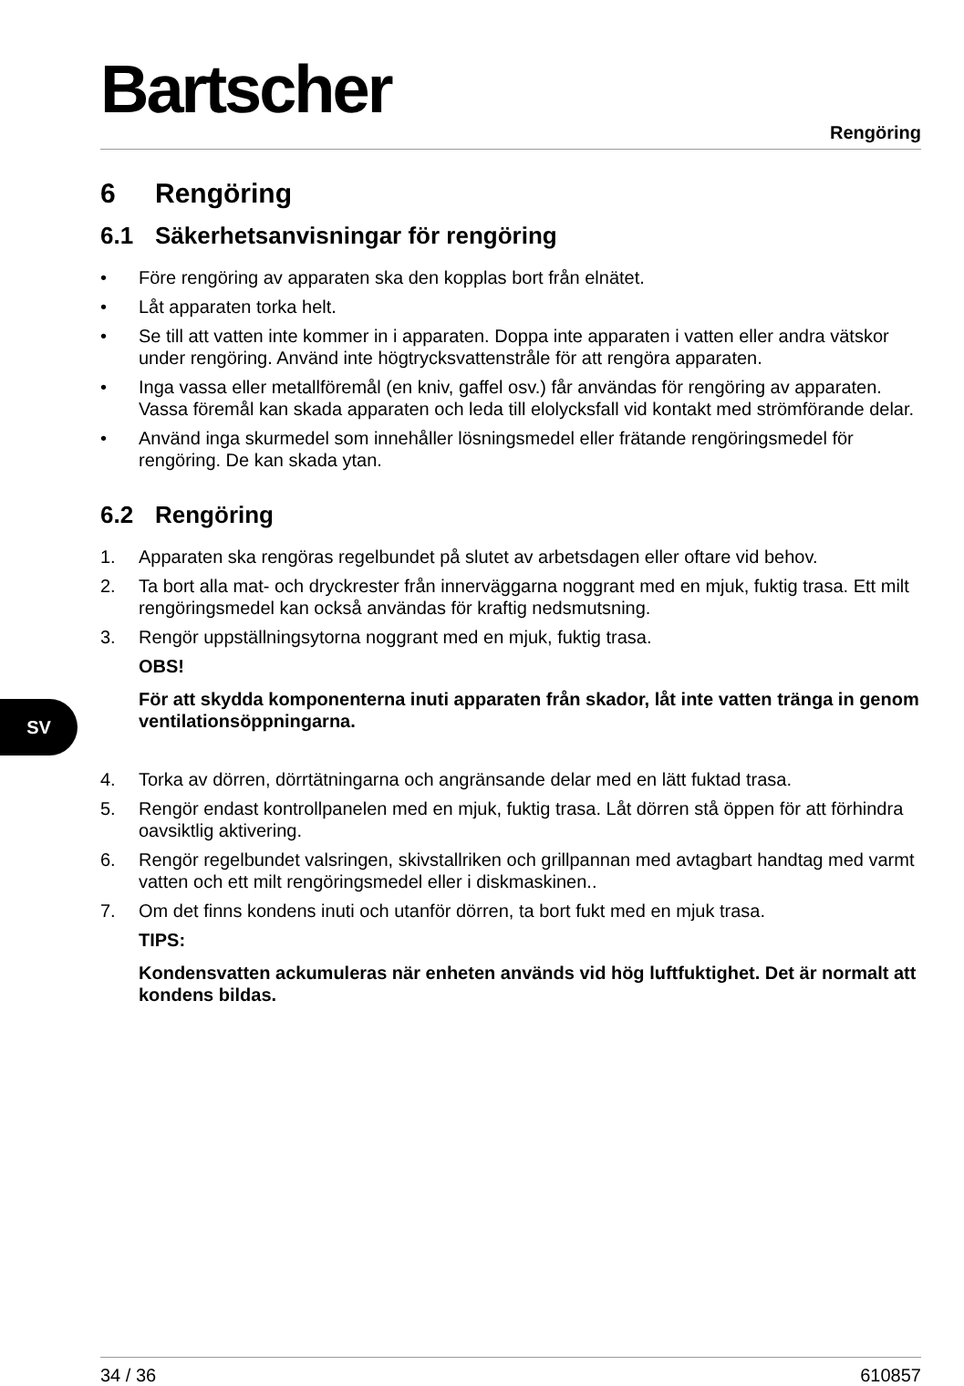Bartscher
Rengöring
SV
6 Rengöring
6.1 Säkerhetsanvisningar för rengöring
• Före rengöring av apparaten ska den kopplas bort från elnätet.
• Låt apparaten torka helt.
• Se till att vatten inte kommer in i apparaten. Doppa inte apparaten i vatten eller andra vätskor under rengöring. Använd inte högtrycksvattenstråle för att rengöra apparaten.
• Inga vassa eller metallföremål (en kniv, gaffel osv.) får användas för rengöring av apparaten. Vassa föremål kan skada apparaten och leda till elolycksfall vid kontakt med strömförande delar.
• Använd inga skurmedel som innehåller lösningsmedel eller frätande rengöringsmedel för rengöring. De kan skada ytan.
6.2 Rengöring
1. Apparaten ska rengöras regelbundet på slutet av arbetsdagen eller oftare vid behov.
2. Ta bort alla mat- och dryckrester från innerväggarna noggrant med en mjuk, fuktig trasa. Ett milt rengöringsmedel kan också användas för kraftig nedsmutsning.
3. Rengör uppställningsytorna noggrant med en mjuk, fuktig trasa.
OBS!
För att skydda komponenterna inuti apparaten från skador, låt inte vatten tränga in genom ventilationsöppningarna.
4. Torka av dörren, dörrtätningarna och angränsande delar med en lätt fuktad trasa.
5. Rengör endast kontrollpanelen med en mjuk, fuktig trasa. Låt dörren stå öppen för att förhindra oavsiktlig aktivering.
6. Rengör regelbundet valsringen, skivstallriken och grillpannan med avtagbart handtag med varmt vatten och ett milt rengöringsmedel eller i diskmaskinen..
7. Om det finns kondens inuti och utanför dörren, ta bort fukt med en mjuk trasa.
TIPS:
Kondensvatten ackumuleras när enheten används vid hög luftfuktighet. Det är normalt att kondens bildas.
34 / 36 610857